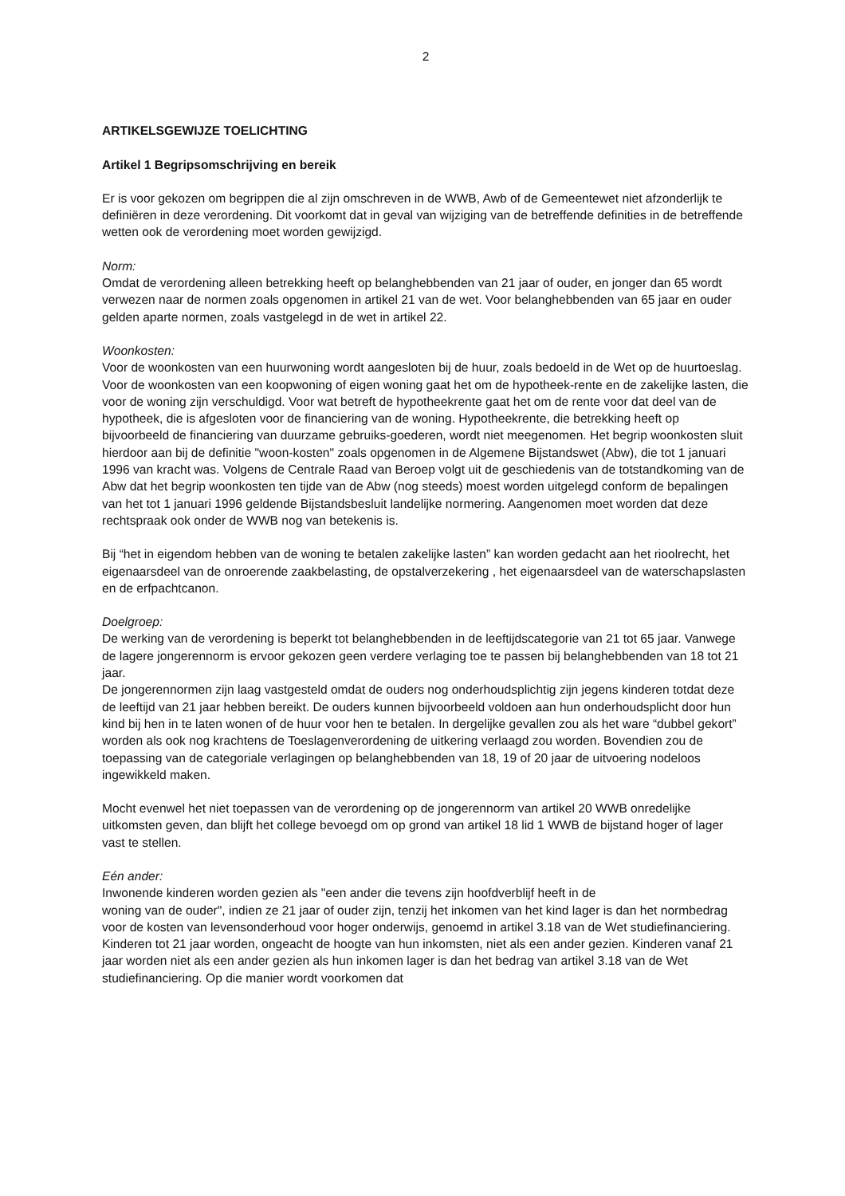2
ARTIKELSGEWIJZE TOELICHTING
Artikel 1 Begripsomschrijving en bereik
Er is voor gekozen om begrippen die al zijn omschreven in de WWB, Awb of de Gemeentewet niet afzonderlijk te definiëren in deze verordening. Dit voorkomt dat in geval van wijziging van de betreffende definities in de betreffende wetten ook de verordening moet worden gewijzigd.
Norm:
Omdat de verordening alleen betrekking heeft op belanghebbenden van 21 jaar of ouder, en jonger dan 65 wordt verwezen naar de normen zoals opgenomen in artikel 21 van de wet. Voor belanghebbenden van 65 jaar en ouder gelden aparte normen, zoals vastgelegd in de wet in artikel 22.
Woonkosten:
Voor de woonkosten van een huurwoning wordt aangesloten bij de huur, zoals bedoeld in de Wet op de huurtoeslag. Voor de woonkosten van een koopwoning of eigen woning gaat het om de hypotheek-rente en de zakelijke lasten, die voor de woning zijn verschuldigd. Voor wat betreft de hypotheekrente gaat het om de rente voor dat deel van de hypotheek, die is afgesloten voor de financiering van de woning. Hypotheekrente, die betrekking heeft op bijvoorbeeld de financiering van duurzame gebruiks-goederen, wordt niet meegenomen. Het begrip woonkosten sluit hierdoor aan bij de definitie "woon-kosten" zoals opgenomen in de Algemene Bijstandswet (Abw), die tot 1 januari 1996 van kracht was. Volgens de Centrale Raad van Beroep volgt uit de geschiedenis van de totstandkoming van de Abw dat het begrip woonkosten ten tijde van de Abw (nog steeds) moest worden uitgelegd conform de bepalingen van het tot 1 januari 1996 geldende Bijstandsbesluit landelijke normering. Aangenomen moet worden dat deze rechtspraak ook onder de WWB nog van betekenis is.
Bij “het in eigendom hebben van de woning te betalen zakelijke lasten” kan worden gedacht aan het rioolrecht, het eigenaarsdeel van de onroerende zaakbelasting, de opstalverzekering , het eigenaarsdeel van de waterschapslasten en de erfpachtcanon.
Doelgroep:
De werking van de verordening is beperkt tot belanghebbenden in de leeftijdscategorie van 21 tot 65 jaar. Vanwege de lagere jongerennorm is ervoor gekozen geen verdere verlaging toe te passen bij belanghebbenden van 18 tot 21 jaar.
De jongerennormen zijn laag vastgesteld omdat de ouders nog onderhoudsplichtig zijn jegens kinderen totdat deze de leeftijd van 21 jaar hebben bereikt. De ouders kunnen bijvoorbeeld voldoen aan hun onderhoudsplicht door hun kind bij hen in te laten wonen of de huur voor hen te betalen. In dergelijke gevallen zou als het ware “dubbel gekort” worden als ook nog krachtens de Toeslagenverordening de uitkering verlaagd zou worden. Bovendien zou de toepassing van de categoriale verlagingen op belanghebbenden van 18, 19 of 20 jaar de uitvoering nodeloos ingewikkeld maken.
Mocht evenwel het niet toepassen van de verordening op de jongerennorm van artikel 20 WWB onredelijke uitkomsten geven, dan blijft het college bevoegd om op grond van artikel 18 lid 1 WWB de bijstand hoger of lager vast te stellen.
Eén ander:
Inwonende kinderen worden gezien als "een ander die tevens zijn hoofdverblijf heeft in de
woning van de ouder", indien ze 21 jaar of ouder zijn, tenzij het inkomen van het kind lager is dan het normbedrag voor de kosten van levensonderhoud voor hoger onderwijs, genoemd in artikel 3.18 van de Wet studiefinanciering. Kinderen tot 21 jaar worden, ongeacht de hoogte van hun inkomsten, niet als een ander gezien. Kinderen vanaf 21 jaar worden niet als een ander gezien als hun inkomen lager is dan het bedrag van artikel 3.18 van de Wet studiefinanciering. Op die manier wordt voorkomen dat